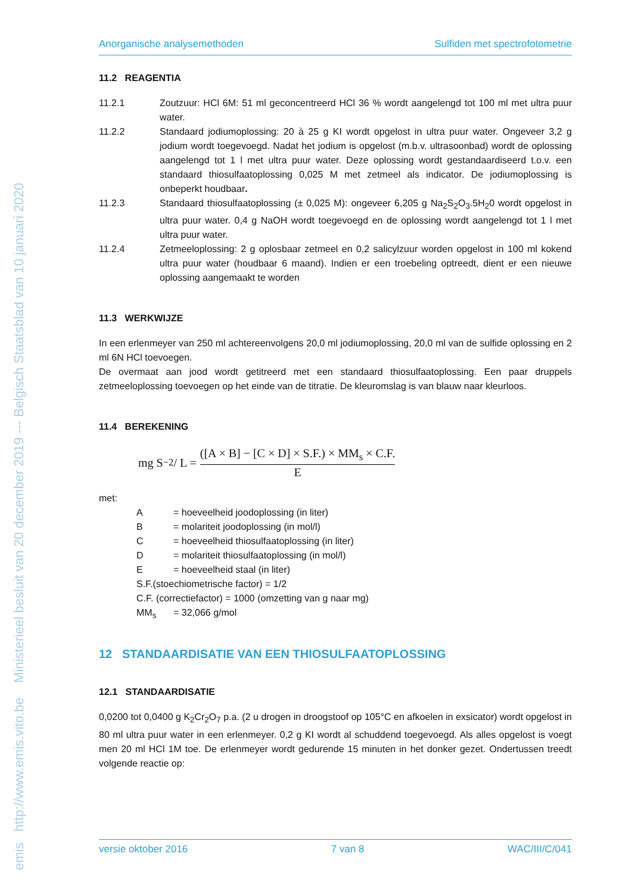emis http://www.emis.vito.be Ministerieel besluit van 20 december 2019 --- Belgisch Staatsblad van 10 januari 2020
Anorganische analysemethoden Sulfiden met spectrofotometrie
11.2 REAGENTIA
11.2.1 Zoutzuur: HCl 6M: 51 ml geconcentreerd HCl 36 % wordt aangelengd tot 100 ml met ultra puur water.
11.2.2 Standaard jodiumoplossing: 20 à 25 g KI wordt opgelost in ultra puur water. Ongeveer 3,2 g jodium wordt toegevoegd. Nadat het jodium is opgelost (m.b.v. ultrasoonbad) wordt de oplossing aangelengd tot 1 l met ultra puur water. Deze oplossing wordt gestandaardiseerd t.o.v. een standaard thiosulfaatoplossing 0,025 M met zetmeel als indicator. De jodiumoplossing is onbeperkt houdbaar.
11.2.3 Standaard thiosulfaatoplossing (± 0,025 M): ongeveer 6,205 g Na<sub>2</sub>S<sub>2</sub>O<sub>3</sub>.5H<sub>2</sub>0 wordt opgelost in ultra puur water. 0,4 g NaOH wordt toegevoegd en de oplossing wordt aangelengd tot 1 l met ultra puur water.
11.2.4 Zetmeeloplossing: 2 g oplosbaar zetmeel en 0,2 salicylzuur worden opgelost in 100 ml kokend ultra puur water (houdbaar 6 maand). Indien er een troebeling optreedt, dient er een nieuwe oplossing aangemaakt te worden
11.3 WERKWIJZE
In een erlenmeyer van 250 ml achtereenvolgens 20,0 ml jodiumoplossing, 20,0 ml van de sulfide oplossing en 2 ml 6N HCl toevoegen.
De overmaat aan jood wordt getitreerd met een standaard thiosulfaatoplossing. Een paar druppels zetmeeloplossing toevoegen op het einde van de titratie. De kleuromslag is van blauw naar kleurloos.
11.4 BEREKENING
mg S<sup>−2</sup> / L = ([A × B] − [C × D] × S.F.) × MM<sub>s</sub> × C.F. E
met:
A = hoeveelheid joodoplossing (in liter)
B = molariteit joodoplossing (in mol/l)
C = hoeveelheid thiosulfaatoplossing (in liter)
D = molariteit thiosulfaatoplossing (in mol/l)
E = hoeveelheid staal (in liter)
S.F.(stoechiometrische factor) = 1/2
C.F. (correctiefactor) = 1000 (omzetting van g naar mg)
MM<sub>s</sub> = 32,066 g/mol
12 STANDAARDISATIE VAN EEN THIOSULFAATOPLOSSING
12.1 STANDAARDISATIE
0,0200 tot 0,0400 g K<sub>2</sub>Cr<sub>2</sub>O<sub>7</sub> p.a. (2 u drogen in droogstoof op 105°C en afkoelen in exsicator) wordt opgelost in 80 ml ultra puur water in een erlenmeyer. 0,2 g KI wordt al schuddend toegevoegd. Als alles opgelost is voegt men 20 ml HCl 1M toe. De erlenmeyer wordt gedurende 15 minuten in het donker gezet. Ondertussen treedt volgende reactie op:
versie oktober 2016 7 van 8 WAC/III/C/041